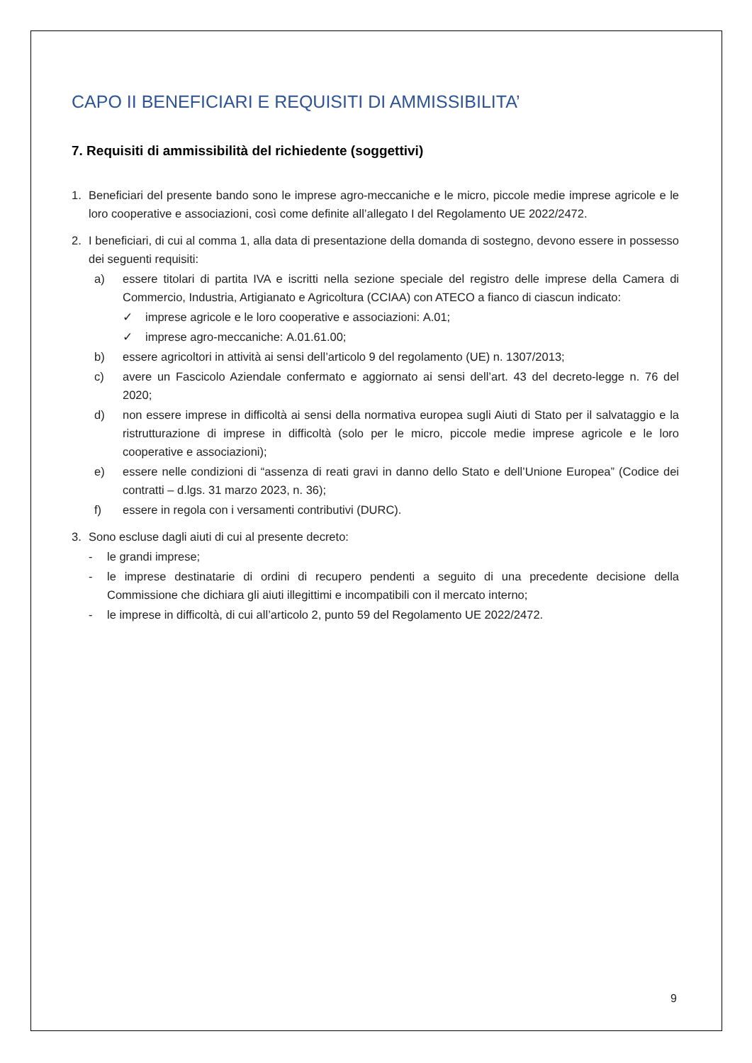CAPO II BENEFICIARI E REQUISITI DI AMMISSIBILITA’
7. Requisiti di ammissibilità del richiedente (soggettivi)
1. Beneficiari del presente bando sono le imprese agro-meccaniche e le micro, piccole medie imprese agricole e le loro cooperative e associazioni, così come definite all’allegato I del Regolamento UE 2022/2472.
2. I beneficiari, di cui al comma 1, alla data di presentazione della domanda di sostegno, devono essere in possesso dei seguenti requisiti:
a) essere titolari di partita IVA e iscritti nella sezione speciale del registro delle imprese della Camera di Commercio, Industria, Artigianato e Agricoltura (CCIAA) con ATECO a fianco di ciascun indicato:
✓ imprese agricole e le loro cooperative e associazioni: A.01;
✓ imprese agro-meccaniche: A.01.61.00;
b) essere agricoltori in attività ai sensi dell’articolo 9 del regolamento (UE) n. 1307/2013;
c) avere un Fascicolo Aziendale confermato e aggiornato ai sensi dell’art. 43 del decreto-legge n. 76 del 2020;
d) non essere imprese in difficoltà ai sensi della normativa europea sugli Aiuti di Stato per il salvataggio e la ristrutturazione di imprese in difficoltà (solo per le micro, piccole medie imprese agricole e le loro cooperative e associazioni);
e) essere nelle condizioni di “assenza di reati gravi in danno dello Stato e dell’Unione Europea” (Codice dei contratti – d.lgs. 31 marzo 2023, n. 36);
f) essere in regola con i versamenti contributivi (DURC).
3. Sono escluse dagli aiuti di cui al presente decreto:
- le grandi imprese;
- le imprese destinatarie di ordini di recupero pendenti a seguito di una precedente decisione della Commissione che dichiara gli aiuti illegittimi e incompatibili con il mercato interno;
- le imprese in difficoltà, di cui all’articolo 2, punto 59 del Regolamento UE 2022/2472.
9